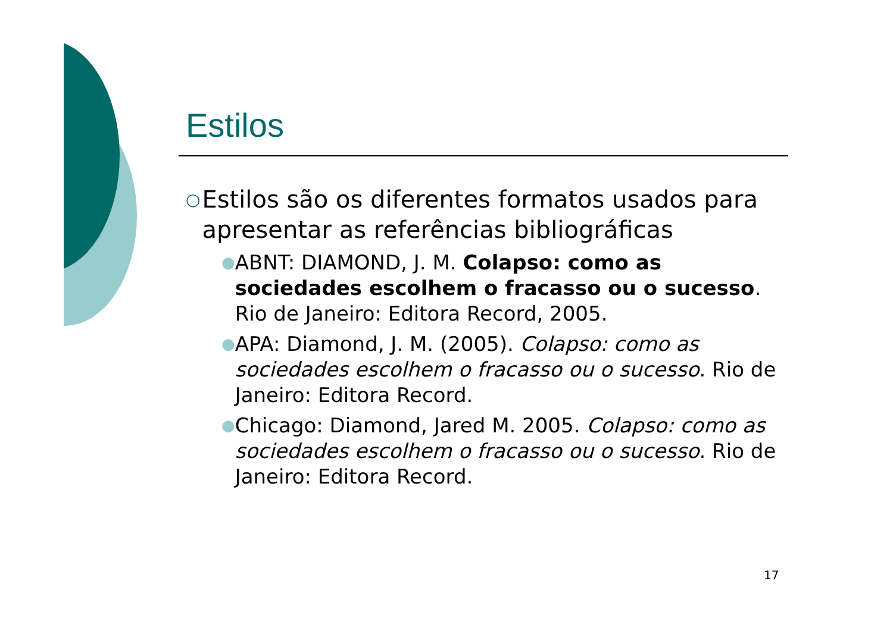Estilos
○ Estilos são os diferentes formatos usados para apresentar as referências bibliográficas
● ABNT: DIAMOND, J. M. Colapso: como as sociedades escolhem o fracasso ou o sucesso. Rio de Janeiro: Editora Record, 2005.
● APA: Diamond, J. M. (2005). Colapso: como as sociedades escolhem o fracasso ou o sucesso. Rio de Janeiro: Editora Record.
● Chicago: Diamond, Jared M. 2005. Colapso: como as sociedades escolhem o fracasso ou o sucesso. Rio de Janeiro: Editora Record.
17